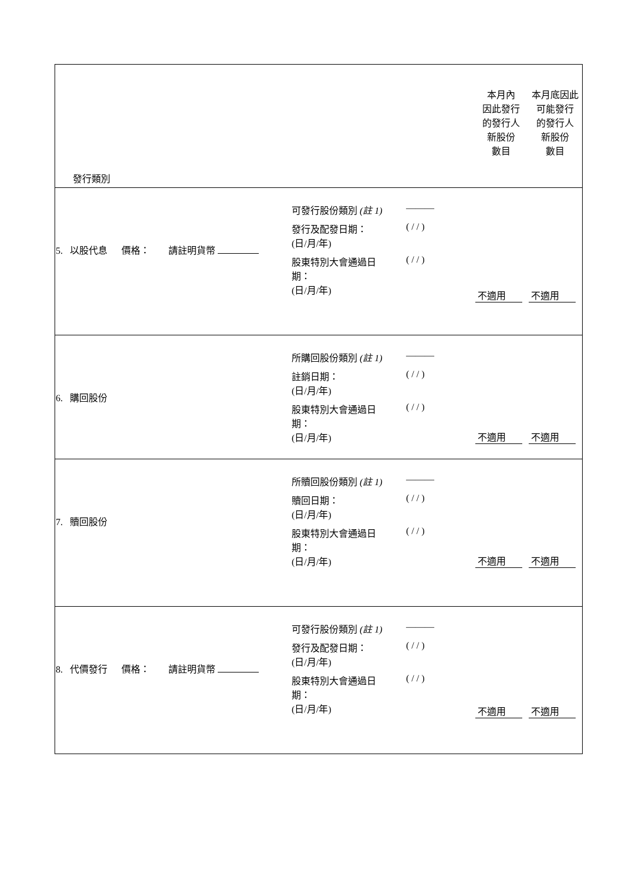| 發行類別 | 本月內 因此發行 的發行人 新股份 數目 | 本月底因此 可能發行 的發行人 新股份 數目 |
| / 5. 以股代息 價格： 請註明貨幣 / / 可發行股份類別 (註 1) / ——— / / 發行及配發日期： (日/月/年) / ( / / ) / / 股東特別大會通過日 期： (日/月/年) / ( / / ) / / | 不適用 | 不適用 |
| / 6. 購回股份 / / 所購回股份類別 (註 1) / ——— / / 註銷日期： (日/月/年) / ( / / ) / / 股東特別大會通過日 期： (日/月/年) / ( / / ) / / | 不適用 | 不適用 |
| / 7. 贖回股份 / / 所贖回股份類別 (註 1) / ——— / / 贖回日期： (日/月/年) / ( / / ) / / 股東特別大會通過日 期： (日/月/年) / ( / / ) / / | 不適用 | 不適用 |
| / 8. 代價發行 價格： 請註明貨幣 / / 可發行股份類別 (註 1) / ——— / / 發行及配發日期： (日/月/年) / ( / / ) / / 股東特別大會通過日 期： (日/月/年) / ( / / ) / / | 不適用 | 不適用 |